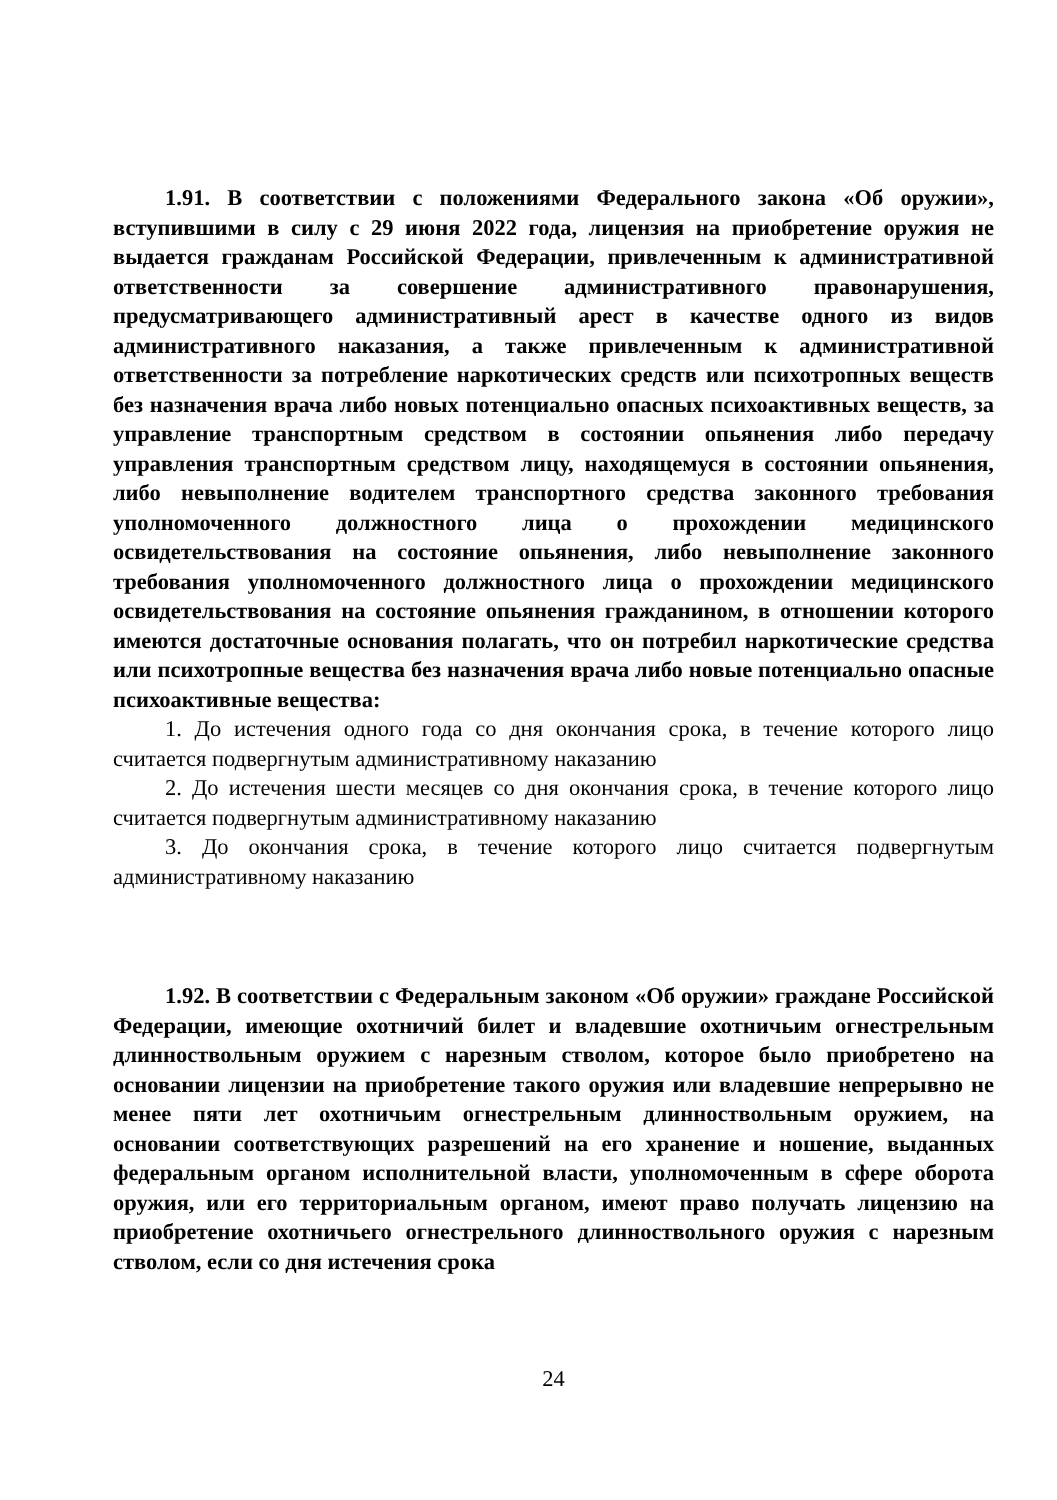1.91. В соответствии с положениями Федерального закона «Об оружии», вступившими в силу с 29 июня 2022 года, лицензия на приобретение оружия не выдается гражданам Российской Федерации, привлеченным к административной ответственности за совершение административного правонарушения, предусматривающего административный арест в качестве одного из видов административного наказания, а также привлеченным к административной ответственности за потребление наркотических средств или психотропных веществ без назначения врача либо новых потенциально опасных психоактивных веществ, за управление транспортным средством в состоянии опьянения либо передачу управления транспортным средством лицу, находящемуся в состоянии опьянения, либо невыполнение водителем транспортного средства законного требования уполномоченного должностного лица о прохождении медицинского освидетельствования на состояние опьянения, либо невыполнение законного требования уполномоченного должностного лица о прохождении медицинского освидетельствования на состояние опьянения гражданином, в отношении которого имеются достаточные основания полагать, что он потребил наркотические средства или психотропные вещества без назначения врача либо новые потенциально опасные психоактивные вещества:
1. До истечения одного года со дня окончания срока, в течение которого лицо считается подвергнутым административному наказанию
2. До истечения шести месяцев со дня окончания срока, в течение которого лицо считается подвергнутым административному наказанию
3. До окончания срока, в течение которого лицо считается подвергнутым административному наказанию
1.92. В соответствии с Федеральным законом «Об оружии» граждане Российской Федерации, имеющие охотничий билет и владевшие охотничьим огнестрельным длинноствольным оружием с нарезным стволом, которое было приобретено на основании лицензии на приобретение такого оружия или владевшие непрерывно не менее пяти лет охотничьим огнестрельным длинноствольным оружием, на основании соответствующих разрешений на его хранение и ношение, выданных федеральным органом исполнительной власти, уполномоченным в сфере оборота оружия, или его территориальным органом, имеют право получать лицензию на приобретение охотничьего огнестрельного длинноствольного оружия с нарезным стволом, если со дня истечения срока
24